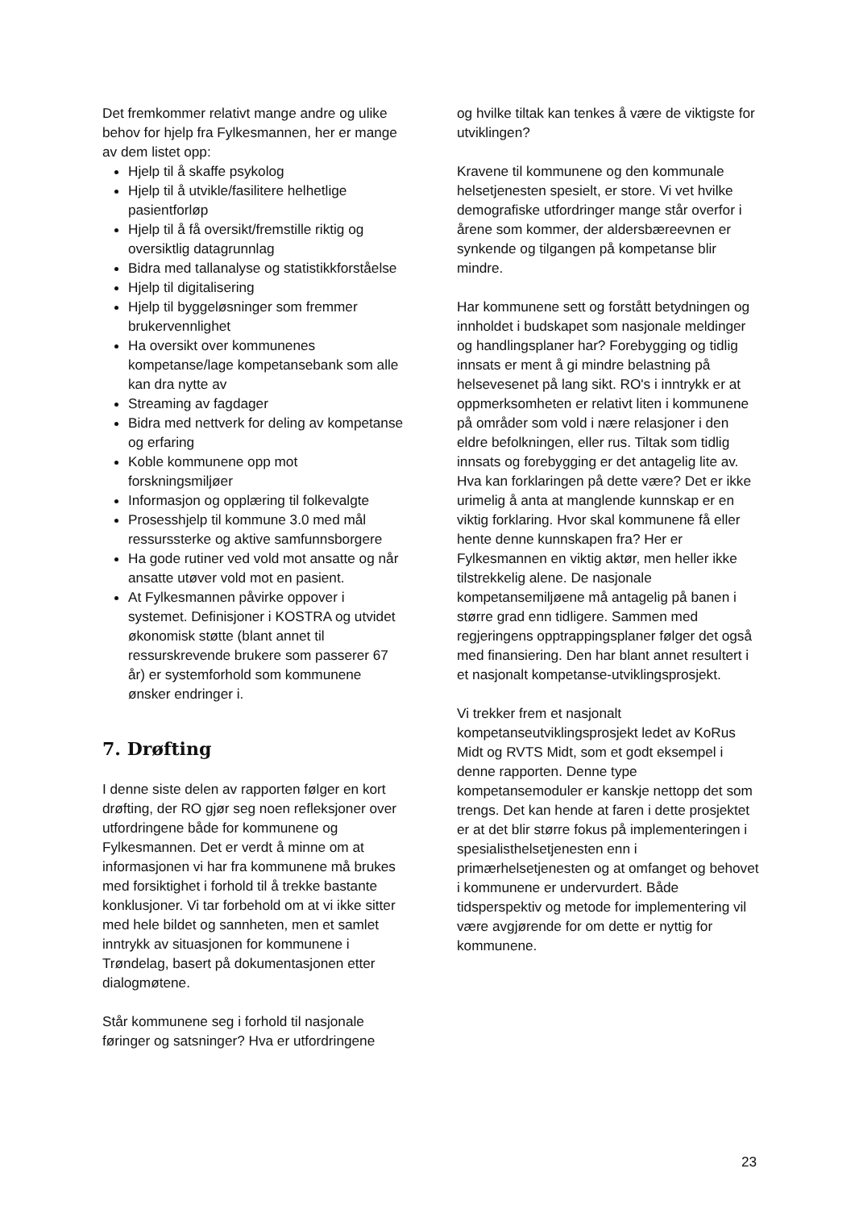Det fremkommer relativt mange andre og ulike behov for hjelp fra Fylkesmannen, her er mange av dem listet opp:
Hjelp til å skaffe psykolog
Hjelp til å utvikle/fasilitere helhetlige pasientforløp
Hjelp til å få oversikt/fremstille riktig og oversiktlig datagrunnlag
Bidra med tallanalyse og statistikkforståelse
Hjelp til digitalisering
Hjelp til byggeløsninger som fremmer brukervennlighet
Ha oversikt over kommunenes kompetanse/lage kompetansebank som alle kan dra nytte av
Streaming av fagdager
Bidra med nettverk for deling av kompetanse og erfaring
Koble kommunene opp mot forskningsmiljøer
Informasjon og opplæring til folkevalgte
Prosesshjelp til kommune 3.0 med mål ressurssterke og aktive samfunnsborgere
Ha gode rutiner ved vold mot ansatte og når ansatte utøver vold mot en pasient.
At Fylkesmannen påvirke oppover i systemet. Definisjoner i KOSTRA og utvidet økonomisk støtte (blant annet til ressurskrevende brukere som passerer 67 år) er systemforhold som kommunene ønsker endringer i.
7. Drøfting
I denne siste delen av rapporten følger en kort drøfting, der RO gjør seg noen refleksjoner over utfordringene både for kommunene og Fylkesmannen. Det er verdt å minne om at informasjonen vi har fra kommunene må brukes med forsiktighet i forhold til å trekke bastante konklusjoner. Vi tar forbehold om at vi ikke sitter med hele bildet og sannheten, men et samlet inntrykk av situasjonen for kommunene i Trøndelag, basert på dokumentasjonen etter dialogmøtene.
Står kommunene seg i forhold til nasjonale føringer og satsninger? Hva er utfordringene
og hvilke tiltak kan tenkes å være de viktigste for utviklingen?
Kravene til kommunene og den kommunale helsetjenesten spesielt, er store. Vi vet hvilke demografiske utfordringer mange står overfor i årene som kommer, der aldersbæreevnen er synkende og tilgangen på kompetanse blir mindre.
Har kommunene sett og forstått betydningen og innholdet i budskapet som nasjonale meldinger og handlingsplaner har? Forebygging og tidlig innsats er ment å gi mindre belastning på helsevesenet på lang sikt. RO's i inntrykk er at oppmerksomheten er relativt liten i kommunene på områder som vold i nære relasjoner i den eldre befolkningen, eller rus. Tiltak som tidlig innsats og forebygging er det antagelig lite av. Hva kan forklaringen på dette være? Det er ikke urimelig å anta at manglende kunnskap er en viktig forklaring. Hvor skal kommunene få eller hente denne kunnskapen fra? Her er Fylkesmannen en viktig aktør, men heller ikke tilstrekkelig alene. De nasjonale kompetansemiljøene må antagelig på banen i større grad enn tidligere. Sammen med regjeringens opptrappingsplaner følger det også med finansiering. Den har blant annet resultert i et nasjonalt kompetanse-utviklingsprosjekt.
Vi trekker frem et nasjonalt kompetanseutviklingsprosjekt ledet av KoRus Midt og RVTS Midt, som et godt eksempel i denne rapporten. Denne type kompetansemoduler er kanskje nettopp det som trengs. Det kan hende at faren i dette prosjektet er at det blir større fokus på implementeringen i spesialisthelsetjenesten enn i primærhelsetjenesten og at omfanget og behovet i kommunene er undervurdert. Både tidsperspektiv og metode for implementering vil være avgjørende for om dette er nyttig for kommunene.
23